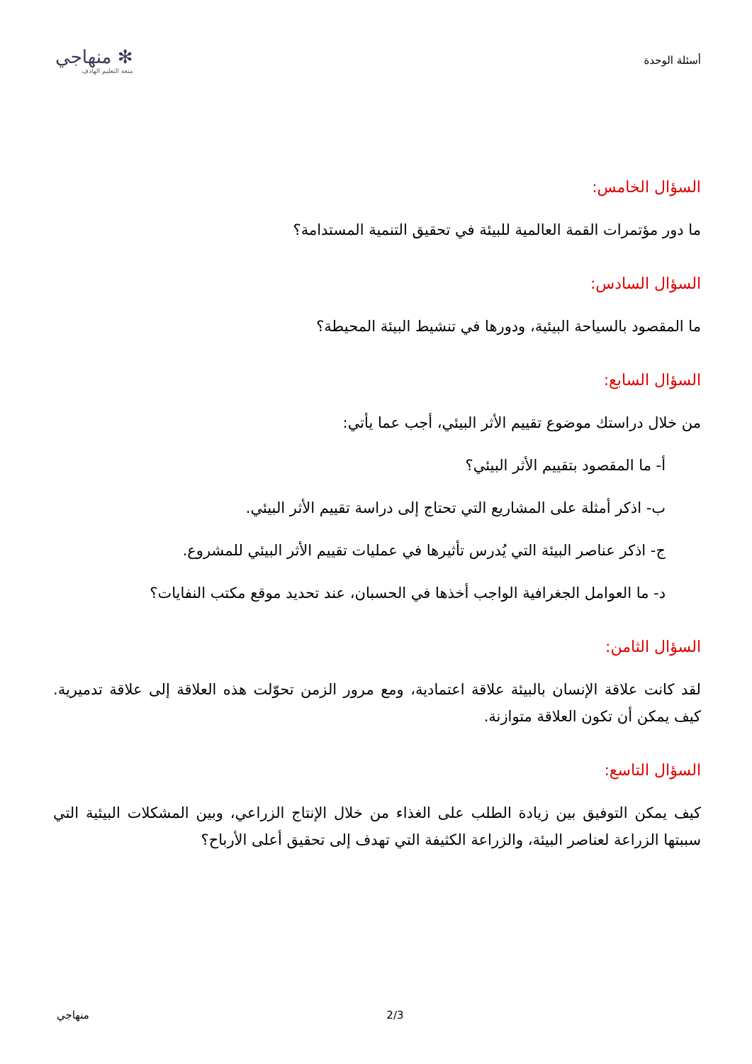أسئلة الوحدة
✻ منهاجي
متعة التعليم الهادف
السؤال الخامس:
ما دور مؤتمرات القمة العالمية للبيئة في تحقيق التنمية المستدامة؟
السؤال السادس:
ما المقصود بالسياحة البيئية، ودورها في تنشيط البيئة المحيطة؟
السؤال السابع:
من خلال دراستك موضوع تقييم الأثر البيئي، أجب عما يأتي:
أ- ما المقصود بتقييم الأثر البيئي؟
ب- اذكر أمثلة على المشاريع التي تحتاج إلى دراسة تقييم الأثر البيئي.
ج- اذكر عناصر البيئة التي يُدرس تأثيرها في عمليات تقييم الأثر البيئي للمشروع.
د- ما العوامل الجغرافية الواجب أخذها في الحسبان، عند تحديد موقع مكتب النفايات؟
السؤال الثامن:
لقد كانت علاقة الإنسان بالبيئة علاقة اعتمادية، ومع مرور الزمن تحوّلت هذه العلاقة إلى علاقة تدميرية. كيف يمكن أن تكون العلاقة متوازنة.
السؤال التاسع:
كيف يمكن التوفيق بين زيادة الطلب على الغذاء من خلال الإنتاج الزراعي، وبين المشكلات البيئية التي سببتها الزراعة لعناصر البيئة، والزراعة الكثيفة التي تهدف إلى تحقيق أعلى الأرباح؟
منهاجي 2/3